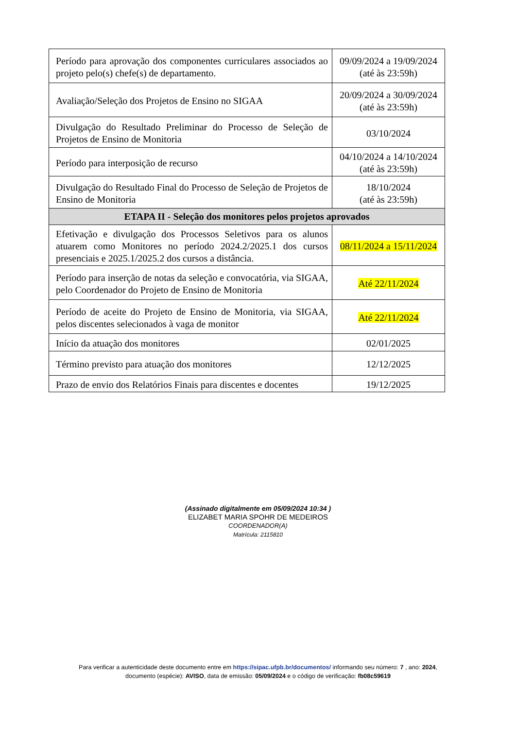| Período para aprovação dos componentes curriculares associados ao projeto pelo(s) chefe(s) de departamento. | 09/09/2024 a 19/09/2024 (até às 23:59h) |
| Avaliação/Seleção dos Projetos de Ensino no SIGAA | 20/09/2024 a 30/09/2024 (até às 23:59h) |
| Divulgação do Resultado Preliminar do Processo de Seleção de Projetos de Ensino de Monitoria | 03/10/2024 |
| Período para interposição de recurso | 04/10/2024 a 14/10/2024 (até às 23:59h) |
| Divulgação do Resultado Final do Processo de Seleção de Projetos de Ensino de Monitoria | 18/10/2024 (até às 23:59h) |
| ETAPA II - Seleção dos monitores pelos projetos aprovados | |
| Efetivação e divulgação dos Processos Seletivos para os alunos atuarem como Monitores no período 2024.2/2025.1 dos cursos presenciais e 2025.1/2025.2 dos cursos a distância. | 08/11/2024 a 15/11/2024 |
| Período para inserção de notas da seleção e convocatória, via SIGAA, pelo Coordenador do Projeto de Ensino de Monitoria | Até 22/11/2024 |
| Período de aceite do Projeto de Ensino de Monitoria, via SIGAA, pelos discentes selecionados à vaga de monitor | Até 22/11/2024 |
| Início da atuação dos monitores | 02/01/2025 |
| Término previsto para atuação dos monitores | 12/12/2025 |
| Prazo de envio dos Relatórios Finais para discentes e docentes | 19/12/2025 |
(Assinado digitalmente em 05/09/2024 10:34 )
ELIZABET MARIA SPOHR DE MEDEIROS
COORDENADOR(A)
Matrícula: 2115810
Para verificar a autenticidade deste documento entre em https://sipac.ufpb.br/documentos/ informando seu número: 7 , ano: 2024,
documento (espécie): AVISO, data de emissão: 05/09/2024 e o código de verificação: fb08c59619